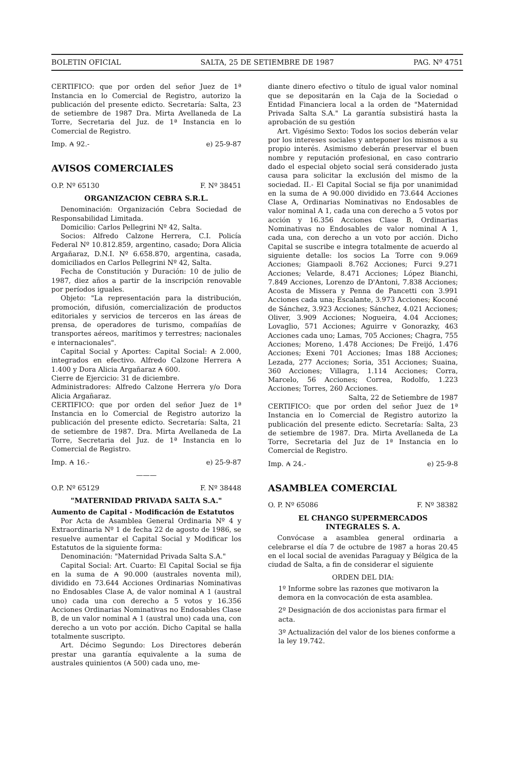BOLETIN OFICIAL SALTA, 25 DE SETIEMBRE DE 1987 PAG. Nº 4751
CERTIFICO: que por orden del señor Juez de 1ª Instancia en lo Comercial de Registro, autorizo la publicación del presente edicto. Secretaría: Salta, 23 de setiembre de 1987 Dra. Mirta Avellaneda de La Torre, Secretaria del Juz. de 1ª Instancia en lo Comercial de Registro.
Imp. ₳ 92.- e) 25-9-87
AVISOS COMERCIALES
O.P. Nº 65130 F. Nº 38451
ORGANIZACION CEBRA S.R.L.
Denominación: Organización Cebra Sociedad de Responsabilidad Limitada.
Domicilio: Carlos Pellegrini Nº 42, Salta.
Socios: Alfredo Calzone Herrera, C.I. Policía Federal Nº 10.812.859, argentino, casado; Dora Alicia Argañaraz, D.N.I. Nº 6.658.870, argentina, casada, domiciliados en Carlos Pellegrini Nº 42, Salta.
Fecha de Constitución y Duración: 10 de julio de 1987, diez años a partir de la inscripción renovable por períodos iguales.
Objeto: "La representación para la distribución, promoción, difusión, comercialización de productos editoriales y servicios de terceros en las áreas de prensa, de operadores de turismo, compañías de transportes aéreos, marítimos y terrestres; nacionales e internacionales".
Capital Social y Aportes: Capital Social: ₳ 2.000, integrados en efectivo. Alfredo Calzone Herrera ₳ 1.400 y Dora Alicia Argañaraz ₳ 600.
Cierre de Ejercicio: 31 de diciembre.
Administradores: Alfredo Calzone Herrera y/o Dora Alicia Argañaraz.
CERTIFICO: que por orden del señor Juez de 1ª Instancia en lo Comercial de Registro autorizo la publicación del presente edicto. Secretaría: Salta, 21 de setiembre de 1987. Dra. Mirta Avellaneda de La Torre, Secretaria del Juz. de 1ª Instancia en lo Comercial de Registro.
Imp. ₳ 16.- e) 25-9-87
———
O.P. Nº 65129 F. Nº 38448
"MATERNIDAD PRIVADA SALTA S.A."
Aumento de Capital - Modificación de Estatutos
Por Acta de Asamblea General Ordinaria Nº 4 y Extraordinaria Nº 1 de fecha 22 de agosto de 1986, se resuelve aumentar el Capital Social y Modificar los Estatutos de la siguiente forma:
Denominación: "Maternidad Privada Salta S.A."
Capital Social: Art. Cuarto: El Capital Social se fija en la suma de ₳ 90.000 (australes noventa mil), dividido en 73.644 Acciones Ordinarias Nominativas no Endosables Clase A, de valor nominal ₳ 1 (austral uno) cada una con derecho a 5 votos y 16.356 Acciones Ordinarias Nominativas no Endosables Clase B, de un valor nominal ₳ 1 (austral uno) cada una, con derecho a un voto por acción. Dicho Capital se halla totalmente suscripto.
Art. Décimo Segundo: Los Directores deberán prestar una garantía equivalente a la suma de australes quinientos (₳ 500) cada uno, me-
diante dinero efectivo o título de igual valor nominal que se depositarán en la Caja de la Sociedad o Entidad Financiera local a la orden de "Maternidad Privada Salta S.A." La garantía subsistirá hasta la aprobación de su gestión
Art. Vigésimo Sexto: Todos los socios deberán velar por los intereses sociales y anteponer los mismos a su propio interés. Asimismo deberán preservar el buen nombre y reputación profesional, en caso contrario dado el especial objeto social será considerado justa causa para solicitar la exclusión del mismo de la sociedad. II.- El Capital Social se fija por unanimidad en la suma de ₳ 90.000 dividido en 73.644 Acciones Clase A, Ordinarias Nominativas no Endosables de valor nominal A 1, cada una con derecho a 5 votos por acción y 16.356 Acciones Clase B, Ordinarias Nominativas no Endosables de valor nominal A 1, cada una, con derecho a un voto por acción. Dicho Capital se suscribe e integra totalmente de acuerdo al siguiente detalle: los socios La Torre con 9.069 Acciones; Giampaoli 8.762 Acciones; Furci 9.271 Acciones; Velarde, 8.471 Acciones; López Bianchi, 7.849 Acciones, Lorenzo de D'Antoni, 7.838 Acciones; Acosta de Missera y Penna de Pancetti con 3.991 Acciones cada una; Escalante, 3.973 Acciones; Koconé de Sánchez, 3.923 Acciones; Sánchez, 4.021 Acciones; Oliver, 3.909 Acciones; Nogueira, 4.04 Acciones; Lovaglio, 571 Acciones; Aguirre v Gonorazky, 463 Acciones cada uno; Lamas, 705 Acciones; Chagra, 755 Acciones; Moreno, 1.478 Acciones; De Freijó, 1.476 Acciones; Exeni 701 Acciones; Imas 188 Acciones; Lezada, 277 Acciones; Soria, 351 Acciones; Suaina, 360 Acciones; Villagra, 1.114 Acciones; Corra, Marcelo, 56 Acciones; Correa, Rodolfo, 1.223 Acciones; Torres, 260 Acciones.
Salta, 22 de Setiembre de 1987
CERTIFICO: que por orden del señor Juez de 1ª Instancia en lo Comercial de Registro autorizo la publicación del presente edicto. Secretaría: Salta, 23 de setiembre de 1987. Dra. Mirta Avellaneda de La Torre, Secretaria del Juz de 1ª Instancia en lo Comercial de Registro.
Imp. ₳ 24.- e) 25-9-8
ASAMBLEA COMERCIAL
O. P. Nº 65086 F. Nº 38382
EL CHANGO SUPERMERCADOS
INTEGRALES S. A.
Convócase a asamblea general ordinaria a celebrarse el día 7 de octubre de 1987 a horas 20.45 en el local social de avenidas Paraguay y Bélgica de la ciudad de Salta, a fin de considerar el siguiente
ORDEN DEL DIA:
1º Informe sobre las razones que motivaron la demora en la convocación de esta asamblea.
2º Designación de dos accionistas para firmar el acta.
3º Actualización del valor de los bienes conforme a la ley 19.742.